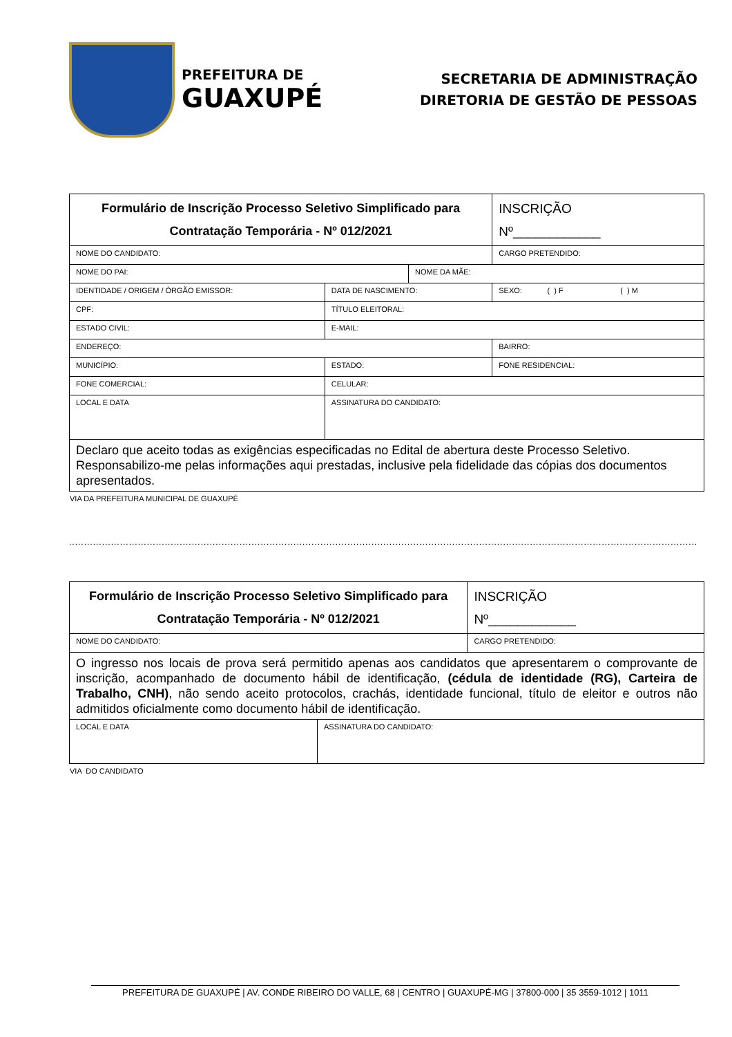PREFEITURA DE
GUAXUPÉ
SECRETARIA DE ADMINISTRAÇÃO
DIRETORIA DE GESTÃO DE PESSOAS
| Formulário de Inscrição Processo Seletivo Simplificado para Contratação Temporária - Nº 012/2021 | | | | INSCRIÇÃO Nº____________ |
| NOME DO CANDIDATO: | | | CARGO PRETENDIDO: | |
| NOME DO PAI: | | NOME DA MÃE: | | |
| IDENTIDADE / ORIGEM / ÓRGÃO EMISSOR: | DATA DE NASCIMENTO: | | SEXO: ( ) F ( ) M | |
| CPF: | TÍTULO ELEITORAL: | | | |
| ESTADO CIVIL: | E-MAIL: | | | |
| ENDEREÇO: | | | BAIRRO: | |
| MUNICÍPIO: | ESTADO: | | FONE RESIDENCIAL: | |
| FONE COMERCIAL: | CELULAR: | | | |
| LOCAL E DATA | ASSINATURA DO CANDIDATO: | | | |
| Declaro que aceito todas as exigências especificadas no Edital de abertura deste Processo Seletivo. Responsabilizo-me pelas informações aqui prestadas, inclusive pela fidelidade das cópias dos documentos apresentados. | | | | |
VIA DA PREFEITURA MUNICIPAL DE GUAXUPÉ
..................................................................................................................................................................................................................
| Formulário de Inscrição Processo Seletivo Simplificado para Contratação Temporária - Nº 012/2021 | | INSCRIÇÃO Nº____________ |
| NOME DO CANDIDATO: | | CARGO PRETENDIDO: |
| O ingresso nos locais de prova será permitido apenas aos candidatos que apresentarem o comprovante de inscrição, acompanhado de documento hábil de identificação, (cédula de identidade (RG), Carteira de Trabalho, CNH) , não sendo aceito protocolos, crachás, identidade funcional, título de eleitor e outros não admitidos oficialmente como documento hábil de identificação. | | |
| LOCAL E DATA | ASSINATURA DO CANDIDATO: | |
VIA DO CANDIDATO
PREFEITURA DE GUAXUPÉ | AV. CONDE RIBEIRO DO VALLE, 68 | CENTRO | GUAXUPÉ-MG | 37800-000 | 35 3559-1012 | 1011